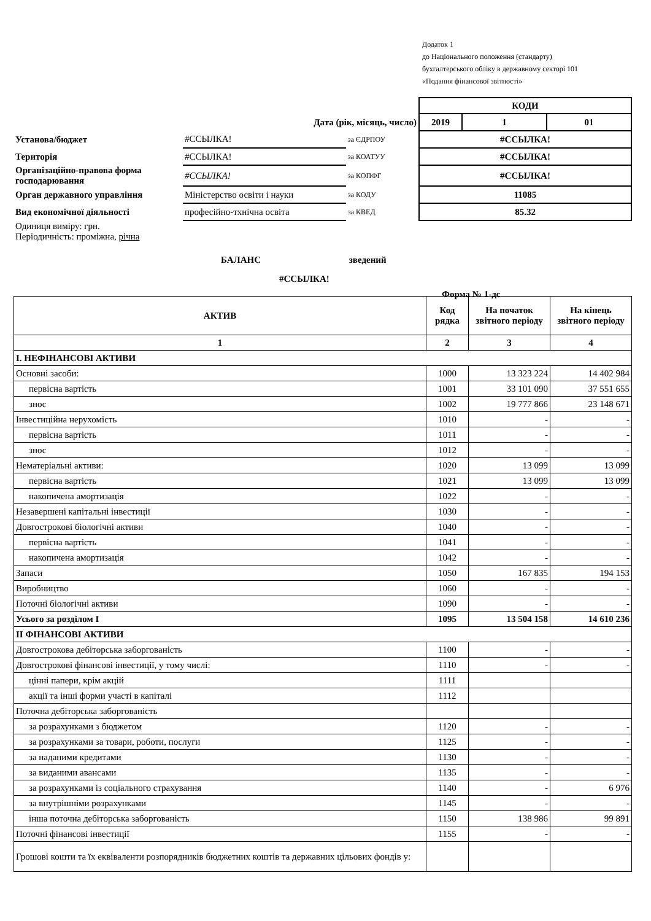Додаток 1
до Національного положення (стандарту)
бухгалтерського обліку в державному секторі 101
«Подання фінансової звітності»
| | | | КОДИ | | |
| Дата (рік, місяць, число) | | | 2019 | 1 | 01 |
| Установа/бюджет | #ССЫЛКА! | за ЄДРПОУ | #ССЫЛКА! | | |
| Територія | #ССЫЛКА! | за КОАТУУ | #ССЫЛКА! | | |
| Організаційно-правова форма господарювання | #ССЫЛКА! | за КОПФГ | #ССЫЛКА! | | |
| Орган державного управління | Міністерство освіти і науки | за КОДУ | 11085 | | |
| Вид економічної діяльності | професійно-тхнічна освіта | за КВЕД | 85.32 | | |
| Одиниця виміру: грн. Періодичність: проміжна, річна | | | | | |
БАЛАНС зведений
#ССЫЛКА!
Форма № 1-дс
| АКТИВ | Код рядка | На початок звітного періоду | На кінець звітного періоду |
| --- | --- | --- | --- |
| 1 | 2 | 3 | 4 |
| І. НЕФІНАНСОВІ АКТИВИ | | | |
| Основні засоби: | 1000 | 13 323 224 | 14 402 984 |
| первісна вартість | 1001 | 33 101 090 | 37 551 655 |
| знос | 1002 | 19 777 866 | 23 148 671 |
| Інвестиційна нерухомість | 1010 | - | - |
| первісна вартість | 1011 | - | - |
| знос | 1012 | - | - |
| Нематеріальні активи: | 1020 | 13 099 | 13 099 |
| первісна вартість | 1021 | 13 099 | 13 099 |
| накопичена амортизація | 1022 | - | - |
| Незавершені капітальні інвестиції | 1030 | - | - |
| Довгострокові біологічні активи | 1040 | - | - |
| первісна вартість | 1041 | - | - |
| накопичена амортизація | 1042 | - | - |
| Запаси | 1050 | 167 835 | 194 153 |
| Виробництво | 1060 | - | - |
| Поточні біологічні активи | 1090 | - | - |
| Усього за розділом І | 1095 | 13 504 158 | 14 610 236 |
| ІІ ФІНАНСОВІ АКТИВИ | | | |
| Довгострокова дебіторська заборгованість | 1100 | - | - |
| Довгострокові фінансові інвестиції, у тому числі: | 1110 | - | - |
| цінні папери, крім акцій | 1111 | | |
| акції та інші форми участі в капіталі | 1112 | | |
| Поточна дебіторська заборгованість | | | |
| за розрахунками з бюджетом | 1120 | - | - |
| за розрахунками за товари, роботи, послуги | 1125 | - | - |
| за наданими кредитами | 1130 | - | - |
| за виданими авансами | 1135 | - | - |
| за розрахунками із соціального страхування | 1140 | - | 6 976 |
| за внутрішніми розрахунками | 1145 | - | - |
| інша поточна дебіторська заборгованість | 1150 | 138 986 | 99 891 |
| Поточні фінансові інвестиції | 1155 | - | - |
| Грошові кошти та їх еквіваленти розпорядників бюджетних коштів та державних цільових фондів у: | | | |